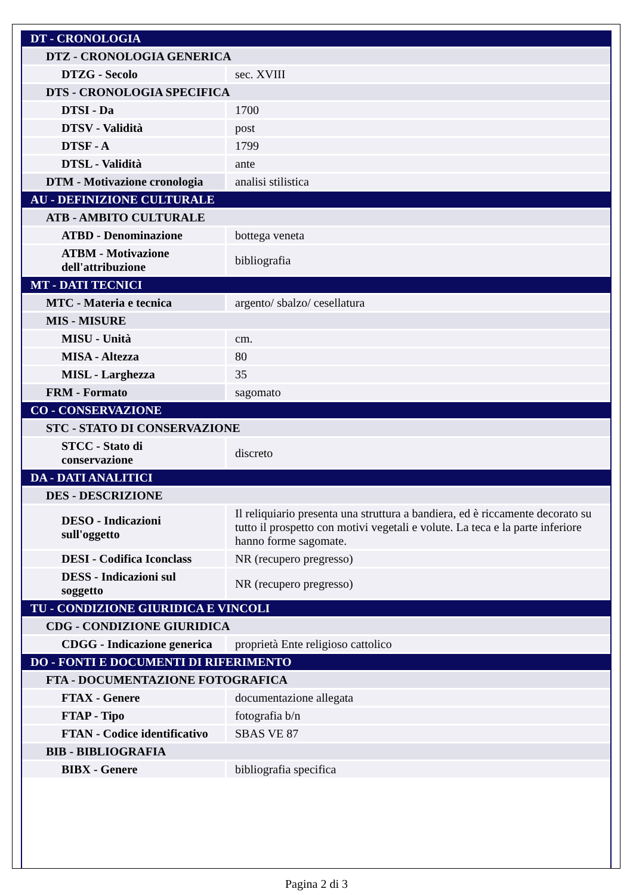| DT - CRONOLOGIA | |
| DTZ - CRONOLOGIA GENERICA | |
| DTZG - Secolo | sec. XVIII |
| DTS - CRONOLOGIA SPECIFICA | |
| DTSI - Da | 1700 |
| DTSV - Validità | post |
| DTSF - A | 1799 |
| DTSL - Validità | ante |
| DTM - Motivazione cronologia | analisi stilistica |
| AU - DEFINIZIONE CULTURALE | |
| ATB - AMBITO CULTURALE | |
| ATBD - Denominazione | bottega veneta |
| ATBM - Motivazione dell'attribuzione | bibliografia |
| MT - DATI TECNICI | |
| MTC - Materia e tecnica | argento/ sbalzo/ cesellatura |
| MIS - MISURE | |
| MISU - Unità | cm. |
| MISA - Altezza | 80 |
| MISL - Larghezza | 35 |
| FRM - Formato | sagomato |
| CO - CONSERVAZIONE | |
| STC - STATO DI CONSERVAZIONE | |
| STCC - Stato di conservazione | discreto |
| DA - DATI ANALITICI | |
| DES - DESCRIZIONE | |
| DESO - Indicazioni sull'oggetto | Il reliquiario presenta una struttura a bandiera, ed è riccamente decorato su tutto il prospetto con motivi vegetali e volute. La teca e la parte inferiore hanno forme sagomate. |
| DESI - Codifica Iconclass | NR (recupero pregresso) |
| DESS - Indicazioni sul soggetto | NR (recupero pregresso) |
| TU - CONDIZIONE GIURIDICA E VINCOLI | |
| CDG - CONDIZIONE GIURIDICA | |
| CDGG - Indicazione generica | proprietà Ente religioso cattolico |
| DO - FONTI E DOCUMENTI DI RIFERIMENTO | |
| FTA - DOCUMENTAZIONE FOTOGRAFICA | |
| FTAX - Genere | documentazione allegata |
| FTAP - Tipo | fotografia b/n |
| FTAN - Codice identificativo | SBAS VE 87 |
| BIB - BIBLIOGRAFIA | |
| BIBX - Genere | bibliografia specifica |
Pagina 2 di 3